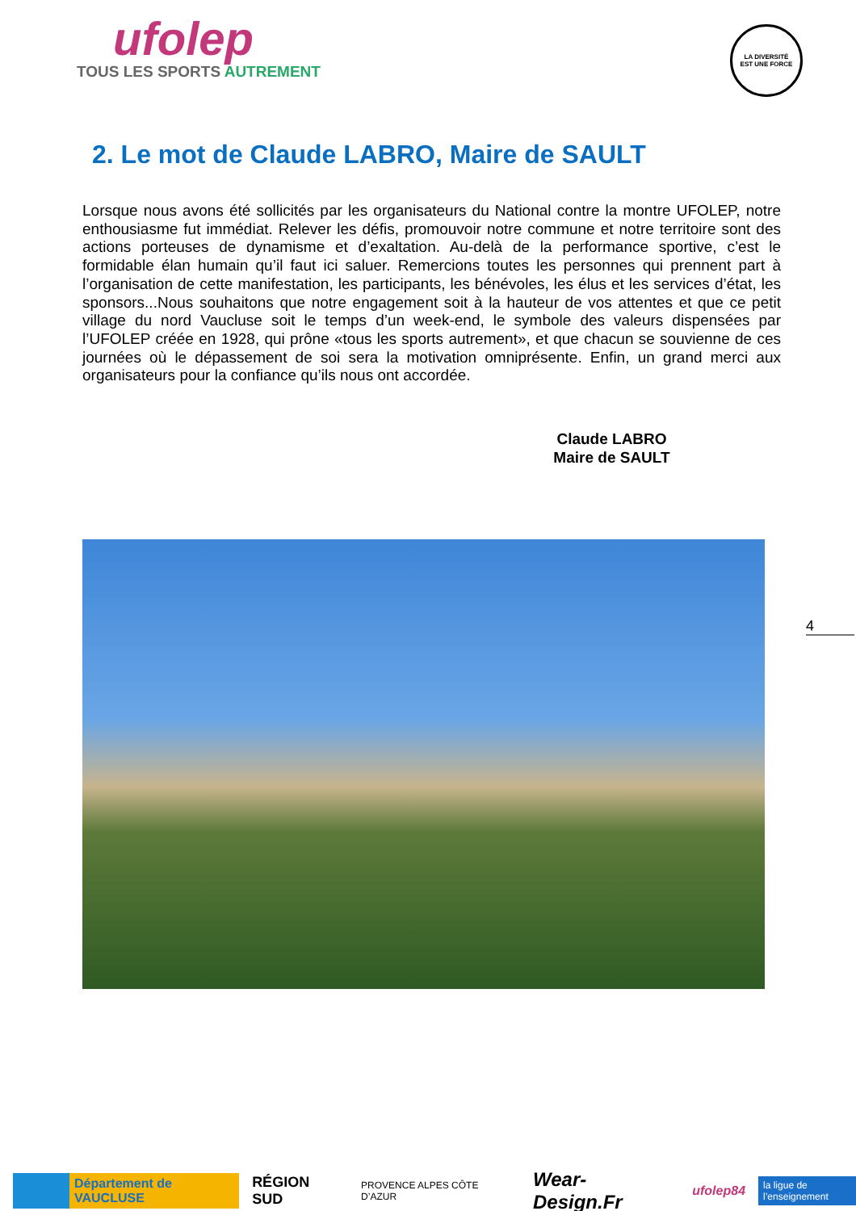ufolep
TOUS LES SPORTS AUTREMENT
LA DIVERSITÉ
EST UNE FORCE
2. Le mot de Claude LABRO, Maire de SAULT
Lorsque nous avons été sollicités par les organisateurs du National contre la montre UFOLEP, notre enthousiasme fut immédiat. Relever les défis, promouvoir notre commune et notre territoire sont des actions porteuses de dynamisme et d’exaltation. Au-delà de la performance sportive, c’est le formidable élan humain qu’il faut ici saluer. Remercions toutes les personnes qui prennent part à l’organisation de cette manifestation, les participants, les bénévoles, les élus et les services d’état, les sponsors...Nous souhaitons que notre engagement soit à la hauteur de vos attentes et que ce petit village du nord Vaucluse soit le temps d’un week-end, le symbole des valeurs dispensées par l’UFOLEP créée en 1928, qui prône «tous les sports autrement», et que chacun se souvienne de ces journées où le dépassement de soi sera la motivation omniprésente. Enfin, un grand merci aux organisateurs pour la confiance qu’ils nous ont accordée.
Claude LABRO
Maire de SAULT
4
Département de VAUCLUSE
RÉGION SUD
PROVENCE ALPES CÔTE D’AZUR
Wear-Design.Fr
ufolep84
la ligue de l’enseignement